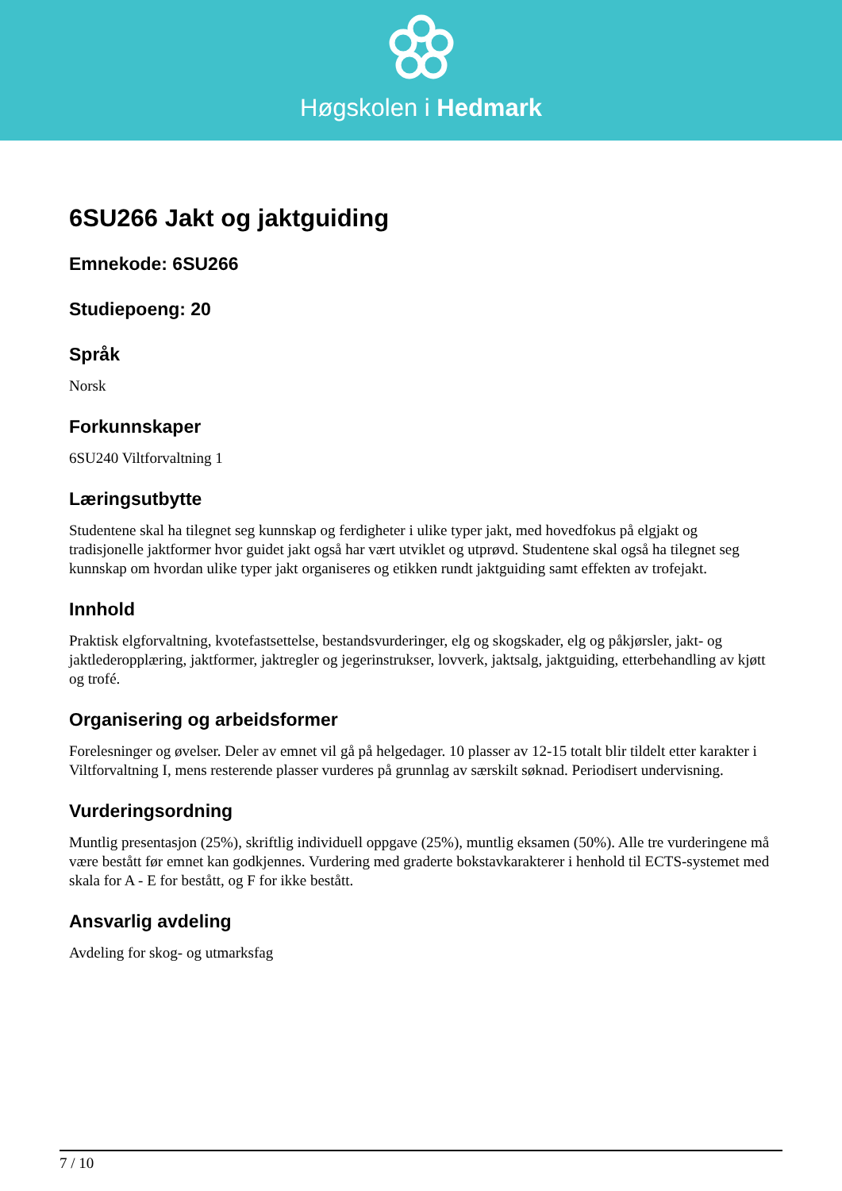Høgskolen i Hedmark
6SU266 Jakt og jaktguiding
Emnekode: 6SU266
Studiepoeng: 20
Språk
Norsk
Forkunnskaper
6SU240 Viltforvaltning 1
Læringsutbytte
Studentene skal ha tilegnet seg kunnskap og ferdigheter i ulike typer jakt, med hovedfokus på elgjakt og tradisjonelle jaktformer hvor guidet jakt også har vært utviklet og utprøvd. Studentene skal også ha tilegnet seg kunnskap om hvordan ulike typer jakt organiseres og etikken rundt jaktguiding samt effekten av trofejakt.
Innhold
Praktisk elgforvaltning, kvotefastsettelse, bestandsvurderinger, elg og skogskader, elg og påkjørsler, jakt- og jaktlederopplæring, jaktformer, jaktregler og jegerinstrukser, lovverk, jaktsalg, jaktguiding, etterbehandling av kjøtt og trofé.
Organisering og arbeidsformer
Forelesninger og øvelser. Deler av emnet vil gå på helgedager. 10 plasser av 12-15 totalt blir tildelt etter karakter i Viltforvaltning I, mens resterende plasser vurderes på grunnlag av særskilt søknad. Periodisert undervisning.
Vurderingsordning
Muntlig presentasjon (25%), skriftlig individuell oppgave (25%), muntlig eksamen (50%). Alle tre vurderingene må være bestått før emnet kan godkjennes. Vurdering med graderte bokstavkarakterer i henhold til ECTS-systemet med skala for A - E for bestått, og F for ikke bestått.
Ansvarlig avdeling
Avdeling for skog- og utmarksfag
7 / 10